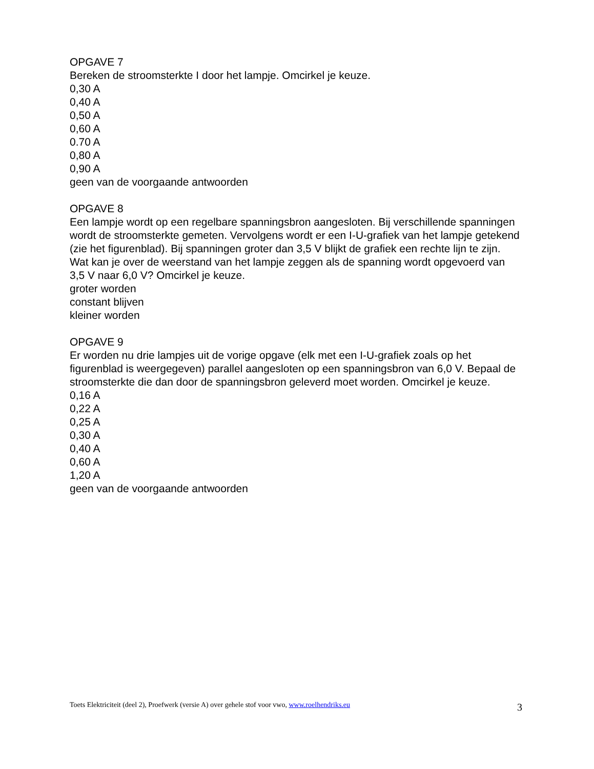OPGAVE 7
Bereken de stroomsterkte I door het lampje. Omcirkel je keuze.
0,30 A
0,40 A
0,50 A
0,60 A
0.70 A
0,80 A
0,90 A
geen van de voorgaande antwoorden
OPGAVE 8
Een lampje wordt op een regelbare spanningsbron aangesloten. Bij verschillende spanningen wordt de stroomsterkte gemeten. Vervolgens wordt er een I-U-grafiek van het lampje getekend (zie het figurenblad). Bij spanningen groter dan 3,5 V blijkt de grafiek een rechte lijn te zijn.
Wat kan je over de weerstand van het lampje zeggen als de spanning wordt opgevoerd van 3,5 V naar 6,0 V? Omcirkel je keuze.
groter worden
constant blijven
kleiner worden
OPGAVE 9
Er worden nu drie lampjes uit de vorige opgave (elk met een I-U-grafiek zoals op het figurenblad is weergegeven) parallel aangesloten op een spanningsbron van 6,0 V. Bepaal de stroomsterkte die dan door de spanningsbron geleverd moet worden. Omcirkel je keuze.
0,16 A
0,22 A
0,25 A
0,30 A
0,40 A
0,60 A
1,20 A
geen van de voorgaande antwoorden
Toets Elektriciteit (deel 2), Proefwerk (versie A) over gehele stof voor vwo, www.roelhendriks.eu 3